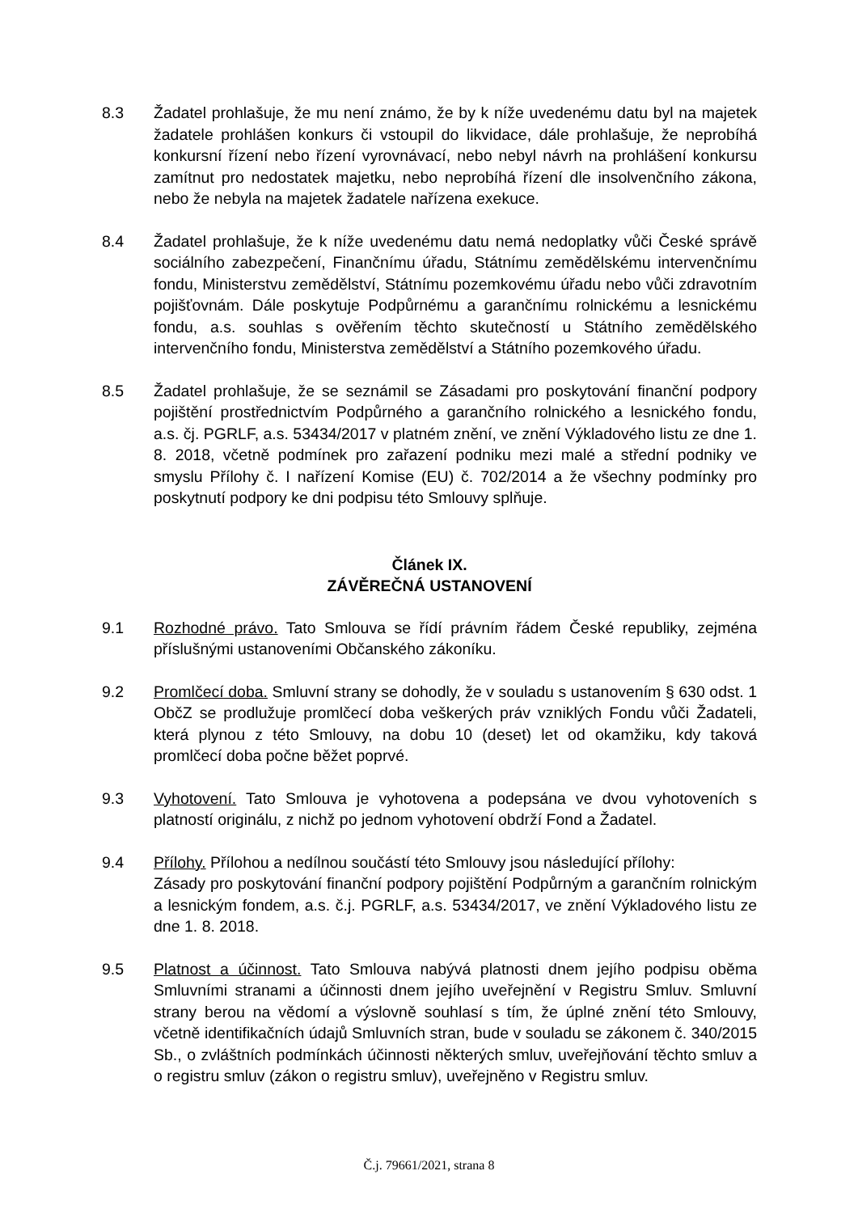8.3 Žadatel prohlašuje, že mu není známo, že by k níže uvedenému datu byl na majetek žadatele prohlášen konkurs či vstoupil do likvidace, dále prohlašuje, že neprobíhá konkursní řízení nebo řízení vyrovnávací, nebo nebyl návrh na prohlášení konkursu zamítnut pro nedostatek majetku, nebo neprobíhá řízení dle insolvenčního zákona, nebo že nebyla na majetek žadatele nařízena exekuce.
8.4 Žadatel prohlašuje, že k níže uvedenému datu nemá nedoplatky vůči České správě sociálního zabezpečení, Finančnímu úřadu, Státnímu zemědělskému intervenčnímu fondu, Ministerstvu zemědělství, Státnímu pozemkovému úřadu nebo vůči zdravotním pojišťovnám. Dále poskytuje Podpůrnému a garančnímu rolnickému a lesnickému fondu, a.s. souhlas s ověřením těchto skutečností u Státního zemědělského intervenčního fondu, Ministerstva zemědělství a Státního pozemkového úřadu.
8.5 Žadatel prohlašuje, že se seznámil se Zásadami pro poskytování finanční podpory pojištění prostřednictvím Podpůrného a garančního rolnického a lesnického fondu, a.s. čj. PGRLF, a.s. 53434/2017 v platném znění, ve znění Výkladového listu ze dne 1. 8. 2018, včetně podmínek pro zařazení podniku mezi malé a střední podniky ve smyslu Přílohy č. I nařízení Komise (EU) č. 702/2014 a že všechny podmínky pro poskytnutí podpory ke dni podpisu této Smlouvy splňuje.
Článek IX.
ZÁVĚREČNÁ USTANOVENÍ
9.1 Rozhodné právo. Tato Smlouva se řídí právním řádem České republiky, zejména příslušnými ustanoveními Občanského zákoníku.
9.2 Promlčecí doba. Smluvní strany se dohodly, že v souladu s ustanovením § 630 odst. 1 ObčZ se prodlužuje promlčecí doba veškerých práv vzniklých Fondu vůči Žadateli, která plynou z této Smlouvy, na dobu 10 (deset) let od okamžiku, kdy taková promlčecí doba počne běžet poprvé.
9.3 Vyhotovení. Tato Smlouva je vyhotovena a podepsána ve dvou vyhotoveních s platností originálu, z nichž po jednom vyhotovení obdrží Fond a Žadatel.
9.4 Přílohy. Přílohou a nedílnou součástí této Smlouvy jsou následující přílohy:
Zásady pro poskytování finanční podpory pojištění Podpůrným a garančním rolnickým a lesnickým fondem, a.s. č.j. PGRLF, a.s. 53434/2017, ve znění Výkladového listu ze dne 1. 8. 2018.
9.5 Platnost a účinnost. Tato Smlouva nabývá platnosti dnem jejího podpisu oběma Smluvními stranami a účinnosti dnem jejího uveřejnění v Registru Smluv. Smluvní strany berou na vědomí a výslovně souhlasí s tím, že úplné znění této Smlouvy, včetně identifikačních údajů Smluvních stran, bude v souladu se zákonem č. 340/2015 Sb., o zvláštních podmínkách účinnosti některých smluv, uveřejňování těchto smluv a o registru smluv (zákon o registru smluv), uveřejněno v Registru smluv.
Č.j. 79661/2021, strana 8